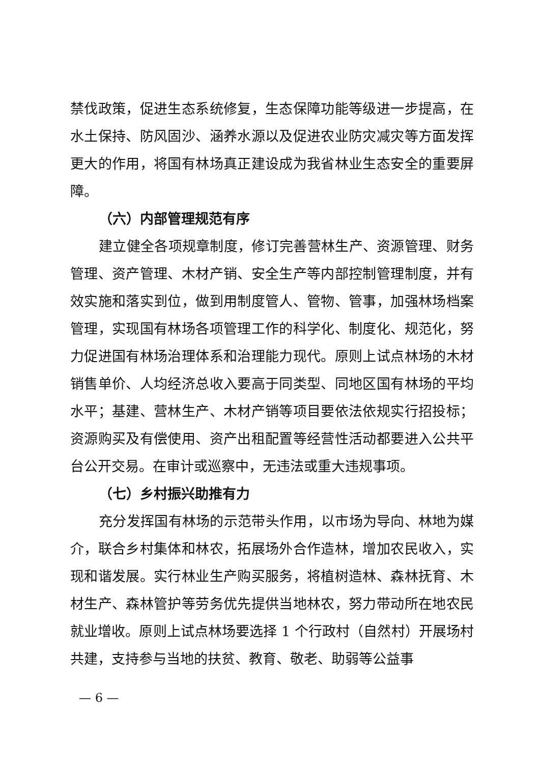禁伐政策，促进生态系统修复，生态保障功能等级进一步提高，在水土保持、防风固沙、涵养水源以及促进农业防灾减灾等方面发挥更大的作用，将国有林场真正建设成为我省林业生态安全的重要屏障。
（六）内部管理规范有序
建立健全各项规章制度，修订完善营林生产、资源管理、财务管理、资产管理、木材产销、安全生产等内部控制管理制度，并有效实施和落实到位，做到用制度管人、管物、管事，加强林场档案管理，实现国有林场各项管理工作的科学化、制度化、规范化，努力促进国有林场治理体系和治理能力现代。原则上试点林场的木材销售单价、人均经济总收入要高于同类型、同地区国有林场的平均水平；基建、营林生产、木材产销等项目要依法依规实行招投标；资源购买及有偿使用、资产出租配置等经营性活动都要进入公共平台公开交易。在审计或巡察中，无违法或重大违规事项。
（七）乡村振兴助推有力
充分发挥国有林场的示范带头作用，以市场为导向、林地为媒介，联合乡村集体和林农，拓展场外合作造林，增加农民收入，实现和谐发展。实行林业生产购买服务，将植树造林、森林抚育、木材生产、森林管护等劳务优先提供当地林农，努力带动所在地农民就业增收。原则上试点林场要选择 1 个行政村（自然村）开展场村共建，支持参与当地的扶贫、教育、敬老、助弱等公益事
— 6 —